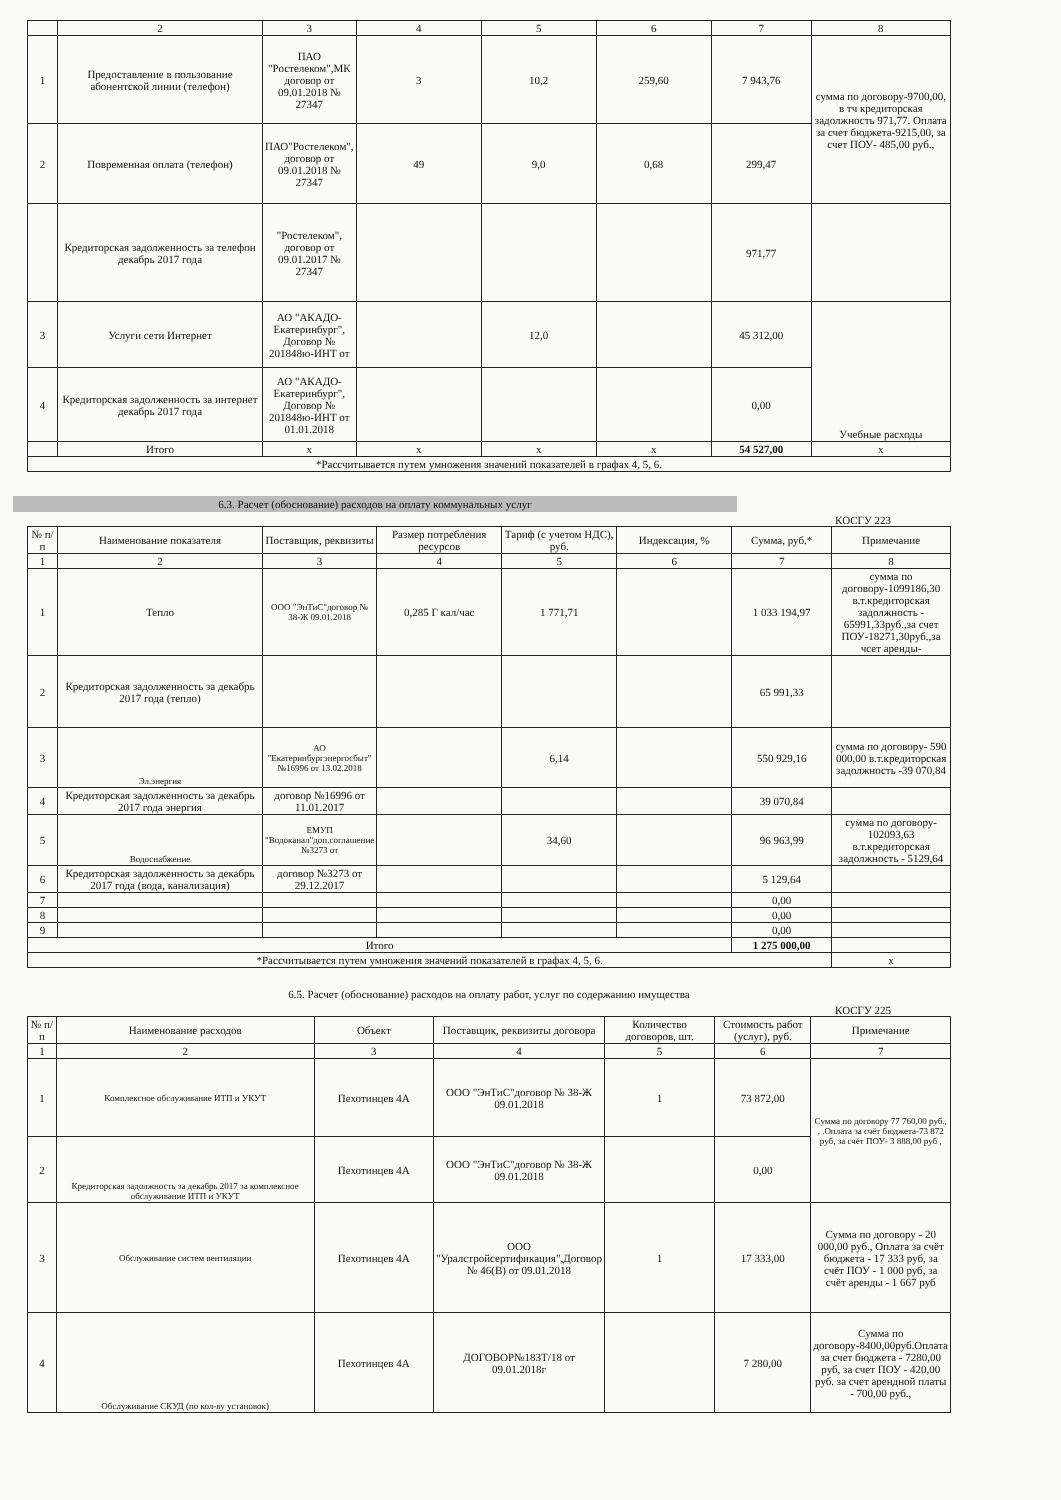| | 2 | 3 | 4 | 5 | 6 | 7 | 8 |
| 1 | Предоставление в пользование абонентской линии (телефон) | ПАО "Ростелеком",МК договор от 09.01.2018 № 27347 | 3 | 10,2 | 259,60 | 7 943,76 | сумма по договору-9700,00, в тч кредиторская задолжность 971,77. Оплата за счет бюджета-9215,00, за счет ПОУ- 485,00 руб., |
| 2 | Повременная оплата (телефон) | ПАО"Ростелеком", договор от 09.01.2018 № 27347 | 49 | 9,0 | 0,68 | 299,47 | |
| | Кредиторская задолженность за телефон декабрь 2017 года | "Ростелеком", договор от 09.01.2017 № 27347 | | | | 971,77 | |
| 3 | Услуги сети Интернет | АО "АКАДО-Екатеринбург", Договор № 201848ю-ИНТ от | | 12,0 | | 45 312,00 | Учебные расходы |
| 4 | Кредиторская задолженность за интернет декабрь 2017 года | АО "АКАДО-Екатеринбург", Договор № 201848ю-ИНТ от 01.01.2018 | | | | 0,00 | |
| | Итого | x | x | x | x | 54 527,00 | x |
| *Рассчитывается путем умножения значений показателей в графах 4, 5, 6. | | | | | | | |
6.3. Расчет (обоснование) расходов на оплату коммунальных услуг
КОСГУ 223
| № п/п | Наименование показателя | Поставщик, реквизиты | Размер потребления ресурсов | Тариф (с учетом НДС), руб. | Индексация, % | Сумма, руб.* | Примечание |
| --- | --- | --- | --- | --- | --- | --- | --- |
| 1 | 2 | 3 | 4 | 5 | 6 | 7 | 8 |
| 1 | Тепло | ООО "ЭнТиС"договор № 38-Ж 09.01.2018 | 0,285 Г кал/час | 1 771,71 | | 1 033 194,97 | сумма по договору-1099186,30 в.т.кредиторская задолжность - 65991,33руб.,за счет ПОУ-18271,30руб.,за чсет аренды- |
| 2 | Кредиторская задолженность за декабрь 2017 года (тепло) | | | | | 65 991,33 | |
| 3 | Эл.энергия | АО "Екатеринбургэнергосбыт" №16996 от 13.02.2018 | | 6,14 | | 550 929,16 | сумма по договору- 590 000,00 в.т.кредиторская задолжность -39 070,84 |
| 4 | Кредиторская задолженность за декабрь 2017 года энергия | договор №16996 от 11.01.2017 | | | | 39 070,84 | |
| 5 | Водоснабжение | ЕМУП "Водоканал"доп.соглашение №3273 от | | 34,60 | | 96 963,99 | сумма по договору- 102093,63 в.т.кредиторская задолжность - 5129,64 |
| 6 | Кредиторская задолженность за декабрь 2017 года (вода, канализация) | договор №3273 от 29.12.2017 | | | | 5 129,64 | |
| 7 | | | | | | 0,00 | |
| 8 | | | | | | 0,00 | |
| 9 | | | | | | 0,00 | |
| Итого | | | | | | 1 275 000,00 | |
| *Рассчитывается путем умножения значений показателей в графах 4, 5, 6. | | | | | | | x |
6.5. Расчет (обоснование) расходов на оплату работ, услуг по содержанию имущества
КОСГУ 225
| № п/п | Наименование расходов | Объект | Поставщик, реквизиты договора | Количество договоров, шт. | Стоимость работ (услуг), руб. | Примечание |
| --- | --- | --- | --- | --- | --- | --- |
| 1 | 2 | 3 | 4 | 5 | 6 | 7 |
| 1 | Комплексное обслуживание ИТП и УКУТ | Пехотинцев 4А | ООО "ЭнТиС"договор № 38-Ж 09.01.2018 | 1 | 73 872,00 | Сумма по договору 77 760,00 руб., , .Оплата за счёт бюджета-73 872 руб, за счёт ПОУ- 3 888,00 руб , |
| 2 | Кредиторская задолжность за декабрь 2017 за комплексное обслуживание ИТП и УКУТ | Пехотинцев 4А | ООО "ЭнТиС"договор № 38-Ж 09.01.2018 | | 0,00 | |
| 3 | Обслуживание систем вентиляции | Пехотинцев 4А | ООО "Уралстройсертификация",Договор № 46(В) от 09.01.2018 | 1 | 17 333,00 | Сумма по договору - 20 000,00 руб., Оплата за счёт бюджета - 17 333 руб, за счёт ПОУ - 1 000 руб, за счёт аренды - 1 667 руб |
| 4 | Обслуживание СКУД (по кол-ву установок) | Пехотинцев 4А | ДОГОВОР№183Т/18 от 09.01.2018г | | 7 280,00 | Сумма по договору-8400,00руб.Оплата за счет бюджета - 7280,00 руб, за счет ПОУ - 420,00 руб. за счет арендной платы - 700,00 руб., |